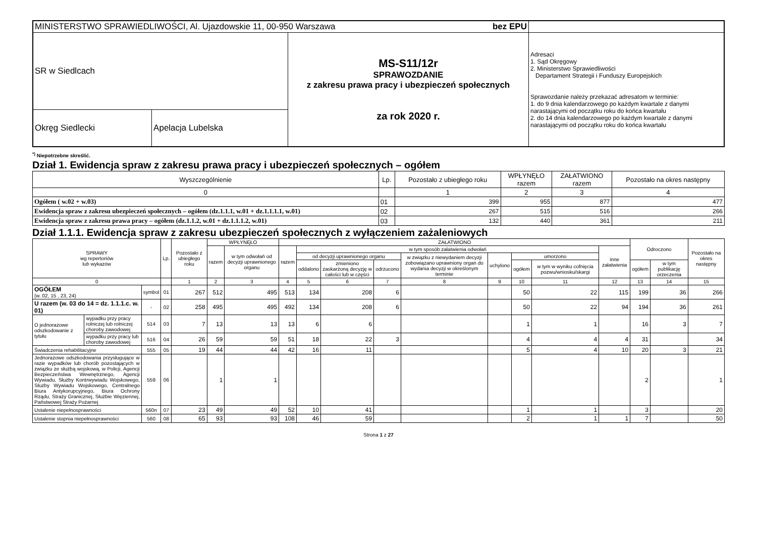| MINISTERSTWO SPRAWIEDLIWOŚCI, Al. Ujazdowskie 11, 00-950 Warszawa bez EPU | | | |
| SR w Siedlcach | | MS-S11/12r SPRAWOZDANIE z zakresu prawa pracy i ubezpieczeń społecznych za rok 2020 r. | Adresaci 1. Sąd Okręgowy 2. Ministerstwo Sprawiedliwości Departament Strategii i Funduszy Europejskich Sprawozdanie należy przekazać adresatom w terminie: 1. do 9 dnia kalendarzowego po każdym kwartale z danymi narastającymi od początku roku do końca kwartału 2. do 14 dnia kalendarzowego po każdym kwartale z danymi narastającymi od początku roku do końca kwartału |
| Okręg Siedlecki | Apelacja Lubelska | | |
<sup>*)</sup> Niepotrzebne skreślić.
Dział 1. Ewidencja spraw z zakresu prawa pracy i ubezpieczeń społecznych – ogółem
| Wyszczególnienie | Lp. | Pozostało z ubiegłego roku | WPŁYNĘŁO razem | ZAŁATWIONO razem | Pozostało na okres następny |
| --- | --- | --- | --- | --- | --- |
| 0 | | 1 | 2 | 3 | 4 |
| Ogółem ( w.02 + w.03) | 01 | 399 | 955 | 877 | 477 |
| Ewidencja spraw z zakresu ubezpieczeń społecznych – ogółem (dz.1.1.1, w.01 + dz.1.1.1.1, w.01) | 02 | 267 | 515 | 516 | 266 |
| Ewidencja spraw z zakresu prawa pracy – ogółem (dz.1.1.2, w.01 + dz.1.1.1.2, w.01) | 03 | 132 | 440 | 361 | 211 |
Dział 1.1.1. Ewidencja spraw z zakresu ubezpieczeń społecznych z wyłączeniem zażaleniowych
| SPRAWY wg repertoriów lub wykazów | | | Lp. | Pozostało z ubiegłego roku | WPŁYNĘŁO | | ZAŁATWIONO | | | | | | | | | Odroczono | | Pozostało na okres następny |
| --- | --- | --- | --- | --- | --- | --- | --- | --- | --- | --- | --- | --- | --- | --- | --- | --- | --- | --- |
| | | | | | razem | w tym odwołań od decyzji uprawnionego organu | razem | w tym sposób załatwienia odwołań | | | | | | | inne załatwienia | | | |
| | | | | | | | | od decyzji uprawnionego organu | | | w związku z niewydaniem decyzji zobowiązano uprawniony organ do wydania decyzji w określonym terminie | uchylono | umorzono | | | | | |
| | | | | | | | | oddalono | zmieniono zaskarżoną decyzję w całości lub w części | odrzucono | | | ogółem | w tym w wyniku cofnięcia pozwu/wniosku/skargi | | ogółem | w tym publikację orzeczenia | |
| 0 | | | | 1 | 2 | 3 | 4 | 5 | 6 | 7 | 8 | 9 | 10 | 11 | 12 | 13 | 14 | 15 |
| OGÓŁEM (w. 02, 15 , 23, 24) | | symbol | 01 | 267 | 512 | 495 | 513 | 134 | 208 | 6 | | | 50 | 22 | 115 | 199 | 36 | 266 |
| U razem (w. 03 do 14 = dz. 1.1.1.c. w. 01) | | - | 02 | 258 | 495 | 495 | 492 | 134 | 208 | 6 | | | 50 | 22 | 94 | 194 | 36 | 261 |
| O jednorazowe odszkodowanie z tytułu | wypadku przy pracy rolniczej lub rolniczej choroby zawodowej | 514 | 03 | 7 | 13 | 13 | 13 | 6 | 6 | | | | 1 | 1 | | 16 | 3 | 7 |
| | wypadku przy pracy lub choroby zawodowej | 516 | 04 | 26 | 59 | 59 | 51 | 18 | 22 | 3 | | | 4 | 4 | 4 | 31 | | 34 |
| Świadczenia rehabilitacyjne | | 555 | 05 | 19 | 44 | 44 | 42 | 16 | 11 | | | | 5 | 4 | 10 | 20 | 3 | 21 |
| Jednorazowe odszkodowania przysługujące w razie wypadków lub chorób pozostających w związku ze służbą wojskową, w Policji, Agencji Bezpieczeństwa Wewnętrznego, Agencji Wywiadu, Służby Kontrwywiadu Wojskowego, Służby Wywiadu Wojskowego, Centralnego Biura Antykorupcyjnego, Biura Ochrony Rządu, Straży Granicznej, Służbie Więziennej, Państwowej Straży Pożarnej | | 559 | 06 | | 1 | 1 | | | | | | | | | | 2 | | 1 |
| Ustalenie niepełnosprawności | | 560n | 07 | 23 | 49 | 49 | 52 | 10 | 41 | | | | 1 | 1 | | 3 | | 20 |
| Ustalenie stopnia niepełnosprawności | | 560 | 08 | 65 | 93 | 93 | 108 | 46 | 59 | | | | 2 | 1 | 1 | 7 | | 50 |
Strona 1 z 27